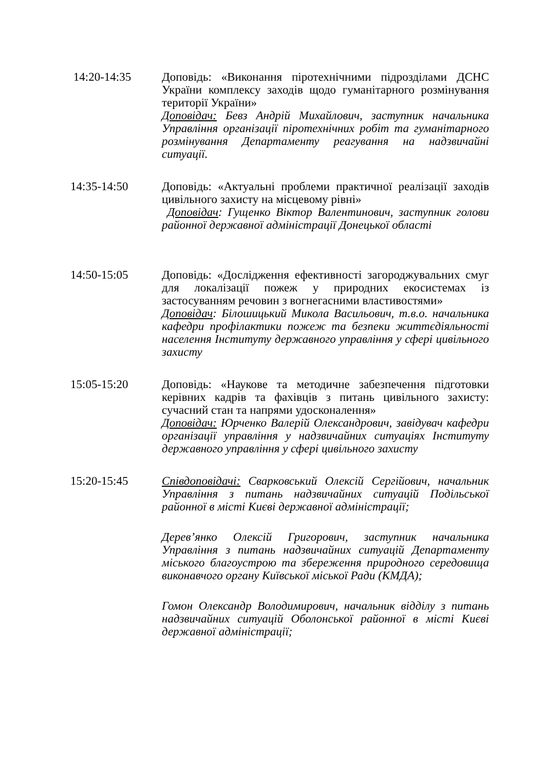14:20-14:35 Доповідь: «Виконання піротехнічними підрозділами ДСНС України комплексу заходів щодо гуманітарного розмінування території України»
Доповідач: Бевз Андрій Михайлович, заступник начальника Управління організації піротехнічних робіт та гуманітарного розмінування Департаменту реагування на надзвичайні ситуації.
14:35-14:50 Доповідь: «Актуальні проблеми практичної реалізації заходів цивільного захисту на місцевому рівні»
Доповідач: Гущенко Віктор Валентинович, заступник голови районної державної адміністрації Донецької області
14:50-15:05 Доповідь: «Дослідження ефективності загороджувальних смуг для локалізації пожеж у природних екосистемах із застосуванням речовин з вогнегасними властивостями»
Доповідач: Білошицький Микола Васильович, т.в.о. начальника кафедри профілактики пожеж та безпеки життєдіяльності населення Інституту державного управління у сфері цивільного захисту
15:05-15:20 Доповідь: «Наукове та методичне забезпечення підготовки керівних кадрів та фахівців з питань цивільного захисту: сучасний стан та напрями удосконалення»
Доповідач: Юрченко Валерій Олександрович, завідувач кафедри організації управління у надзвичайних ситуаціях Інституту державного управління у сфері цивільного захисту
15:20-15:45 Співдоповідачі: Сварковський Олексій Сергійович, начальник Управління з питань надзвичайних ситуацій Подільської районної в місті Києві державної адміністрації;
Дерев’янко Олексій Григорович, заступник начальника Управління з питань надзвичайних ситуацій Департаменту міського благоустрою та збереження природного середовища виконавчого органу Київської міської Ради (КМДА);
Гомон Олександр Володимирович, начальник відділу з питань надзвичайних ситуацій Оболонської районної в місті Києві державної адміністрації;